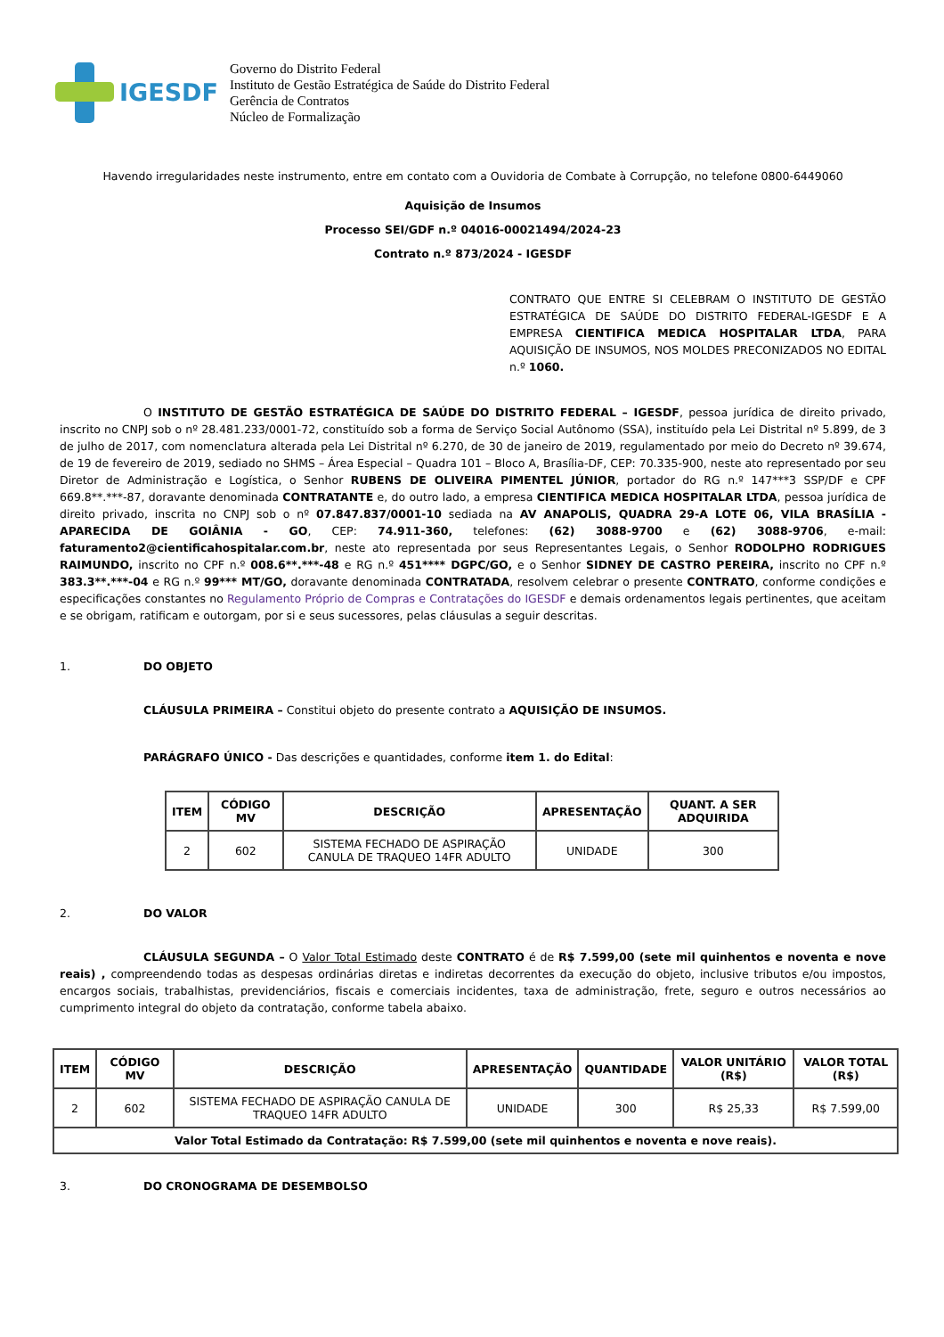IGESDF
Governo do Distrito Federal
Instituto de Gestão Estratégica de Saúde do Distrito Federal
Gerência de Contratos
Núcleo de Formalização
Havendo irregularidades neste instrumento, entre em contato com a Ouvidoria de Combate à Corrupção, no telefone 0800-6449060
Aquisição de Insumos
Processo SEI/GDF n.º 04016-00021494/2024-23
Contrato n.º 873/2024 - IGESDF
CONTRATO QUE ENTRE SI CELEBRAM O INSTITUTO DE GESTÃO ESTRATÉGICA DE SAÚDE DO DISTRITO FEDERAL-IGESDF E A EMPRESA CIENTIFICA MEDICA HOSPITALAR LTDA, PARA AQUISIÇÃO DE INSUMOS, NOS MOLDES PRECONIZADOS NO EDITAL n.º 1060.
O INSTITUTO DE GESTÃO ESTRATÉGICA DE SAÚDE DO DISTRITO FEDERAL – IGESDF, pessoa jurídica de direito privado, inscrito no CNPJ sob o nº 28.481.233/0001-72, constituído sob a forma de Serviço Social Autônomo (SSA), instituído pela Lei Distrital nº 5.899, de 3 de julho de 2017, com nomenclatura alterada pela Lei Distrital nº 6.270, de 30 de janeiro de 2019, regulamentado por meio do Decreto nº 39.674, de 19 de fevereiro de 2019, sediado no SHMS – Área Especial – Quadra 101 – Bloco A, Brasília-DF, CEP: 70.335-900, neste ato representado por seu Diretor de Administração e Logística, o Senhor RUBENS DE OLIVEIRA PIMENTEL JÚNIOR, portador do RG n.º 147***3 SSP/DF e CPF 669.8**.***-87, doravante denominada CONTRATANTE e, do outro lado, a empresa CIENTIFICA MEDICA HOSPITALAR LTDA, pessoa jurídica de direito privado, inscrita no CNPJ sob o nº 07.847.837/0001-10 sediada na AV ANAPOLIS, QUADRA 29-A LOTE 06, VILA BRASÍLIA - APARECIDA DE GOIÂNIA - GO, CEP: 74.911-360, telefones: (62) 3088-9700 e (62) 3088-9706, e-mail: faturamento2@cientificahospitalar.com.br, neste ato representada por seus Representantes Legais, o Senhor RODOLPHO RODRIGUES RAIMUNDO, inscrito no CPF n.º 008.6**.***-48 e RG n.º 451**** DGPC/GO, e o Senhor SIDNEY DE CASTRO PEREIRA, inscrito no CPF n.º 383.3**.***-04 e RG n.º 99*** MT/GO, doravante denominada CONTRATADA, resolvem celebrar o presente CONTRATO, conforme condições e especificações constantes no Regulamento Próprio de Compras e Contratações do IGESDF e demais ordenamentos legais pertinentes, que aceitam e se obrigam, ratificam e outorgam, por si e seus sucessores, pelas cláusulas a seguir descritas.
1. DO OBJETO
CLÁUSULA PRIMEIRA – Constitui objeto do presente contrato a AQUISIÇÃO DE INSUMOS.
PARÁGRAFO ÚNICO - Das descrições e quantidades, conforme item 1. do Edital:
| ITEM | CÓDIGO MV | DESCRIÇÃO | APRESENTAÇÃO | QUANT. A SER ADQUIRIDA |
| --- | --- | --- | --- | --- |
| 2 | 602 | SISTEMA FECHADO DE ASPIRAÇÃO CANULA DE TRAQUEO 14FR ADULTO | UNIDADE | 300 |
2. DO VALOR
CLÁUSULA SEGUNDA – O Valor Total Estimado deste CONTRATO é de R$ 7.599,00 (sete mil quinhentos e noventa e nove reais) , compreendendo todas as despesas ordinárias diretas e indiretas decorrentes da execução do objeto, inclusive tributos e/ou impostos, encargos sociais, trabalhistas, previdenciários, fiscais e comerciais incidentes, taxa de administração, frete, seguro e outros necessários ao cumprimento integral do objeto da contratação, conforme tabela abaixo.
| ITEM | CÓDIGO MV | DESCRIÇÃO | APRESENTAÇÃO | QUANTIDADE | VALOR UNITÁRIO (R$) | VALOR TOTAL (R$) |
| --- | --- | --- | --- | --- | --- | --- |
| 2 | 602 | SISTEMA FECHADO DE ASPIRAÇÃO CANULA DE TRAQUEO 14FR ADULTO | UNIDADE | 300 | R$ 25,33 | R$ 7.599,00 |
| Valor Total Estimado da Contratação: R$ 7.599,00 (sete mil quinhentos e noventa e nove reais). | | | | | | |
3. DO CRONOGRAMA DE DESEMBOLSO